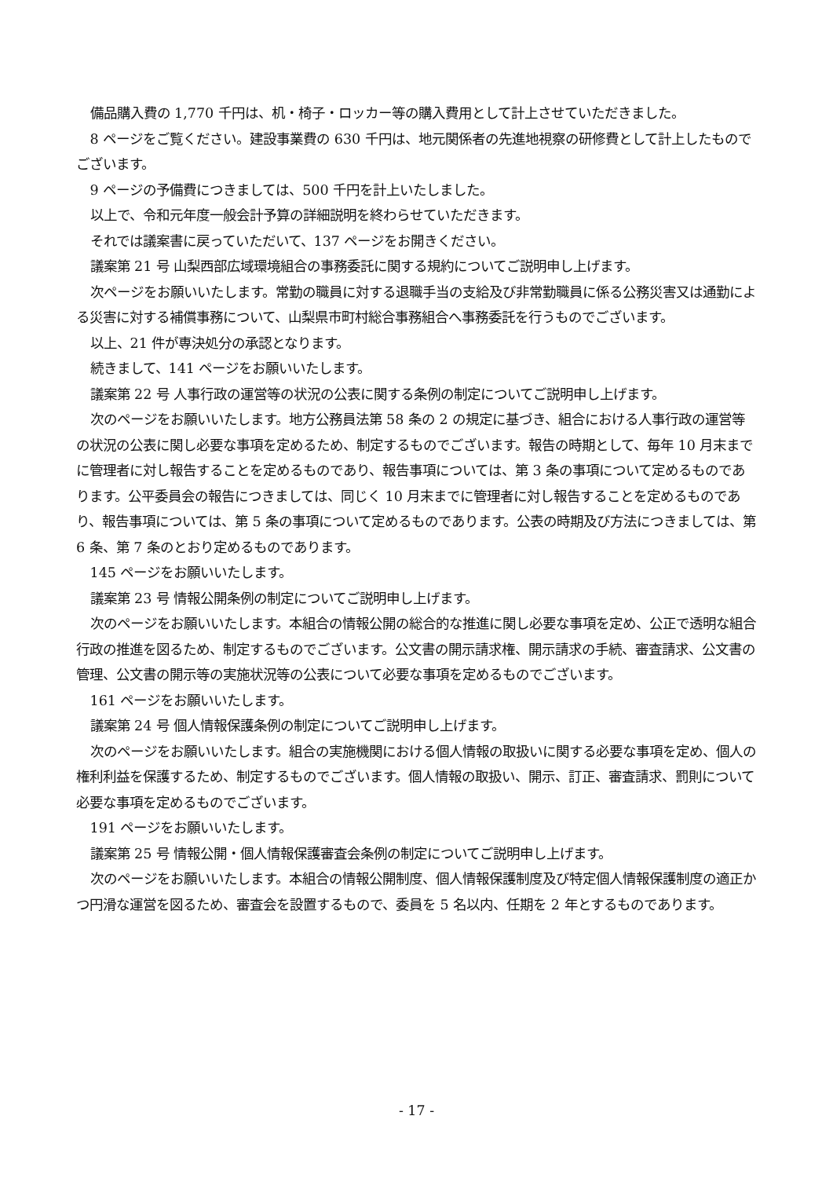備品購入費の 1,770 千円は、机・椅子・ロッカー等の購入費用として計上させていただきました。
8 ページをご覧ください。建設事業費の 630 千円は、地元関係者の先進地視察の研修費として計上したものでございます。
9 ページの予備費につきましては、500 千円を計上いたしました。
以上で、令和元年度一般会計予算の詳細説明を終わらせていただきます。
それでは議案書に戻っていただいて、137 ページをお開きください。
議案第 21 号 山梨西部広域環境組合の事務委託に関する規約についてご説明申し上げます。
次ページをお願いいたします。常勤の職員に対する退職手当の支給及び非常勤職員に係る公務災害又は通勤による災害に対する補償事務について、山梨県市町村総合事務組合へ事務委託を行うものでございます。
以上、21 件が専決処分の承認となります。
続きまして、141 ページをお願いいたします。
議案第 22 号 人事行政の運営等の状況の公表に関する条例の制定についてご説明申し上げます。
次のページをお願いいたします。地方公務員法第 58 条の 2 の規定に基づき、組合における人事行政の運営等の状況の公表に関し必要な事項を定めるため、制定するものでございます。報告の時期として、毎年 10 月末までに管理者に対し報告することを定めるものであり、報告事項については、第 3 条の事項について定めるものであります。公平委員会の報告につきましては、同じく 10 月末までに管理者に対し報告することを定めるものであり、報告事項については、第 5 条の事項について定めるものであります。公表の時期及び方法につきましては、第 6 条、第 7 条のとおり定めるものであります。
145 ページをお願いいたします。
議案第 23 号 情報公開条例の制定についてご説明申し上げます。
次のページをお願いいたします。本組合の情報公開の総合的な推進に関し必要な事項を定め、公正で透明な組合行政の推進を図るため、制定するものでございます。公文書の開示請求権、開示請求の手続、審査請求、公文書の管理、公文書の開示等の実施状況等の公表について必要な事項を定めるものでございます。
161 ページをお願いいたします。
議案第 24 号 個人情報保護条例の制定についてご説明申し上げます。
次のページをお願いいたします。組合の実施機関における個人情報の取扱いに関する必要な事項を定め、個人の権利利益を保護するため、制定するものでございます。個人情報の取扱い、開示、訂正、審査請求、罰則について必要な事項を定めるものでございます。
191 ページをお願いいたします。
議案第 25 号 情報公開・個人情報保護審査会条例の制定についてご説明申し上げます。
次のページをお願いいたします。本組合の情報公開制度、個人情報保護制度及び特定個人情報保護制度の適正かつ円滑な運営を図るため、審査会を設置するもので、委員を 5 名以内、任期を 2 年とするものであります。
- 17 -